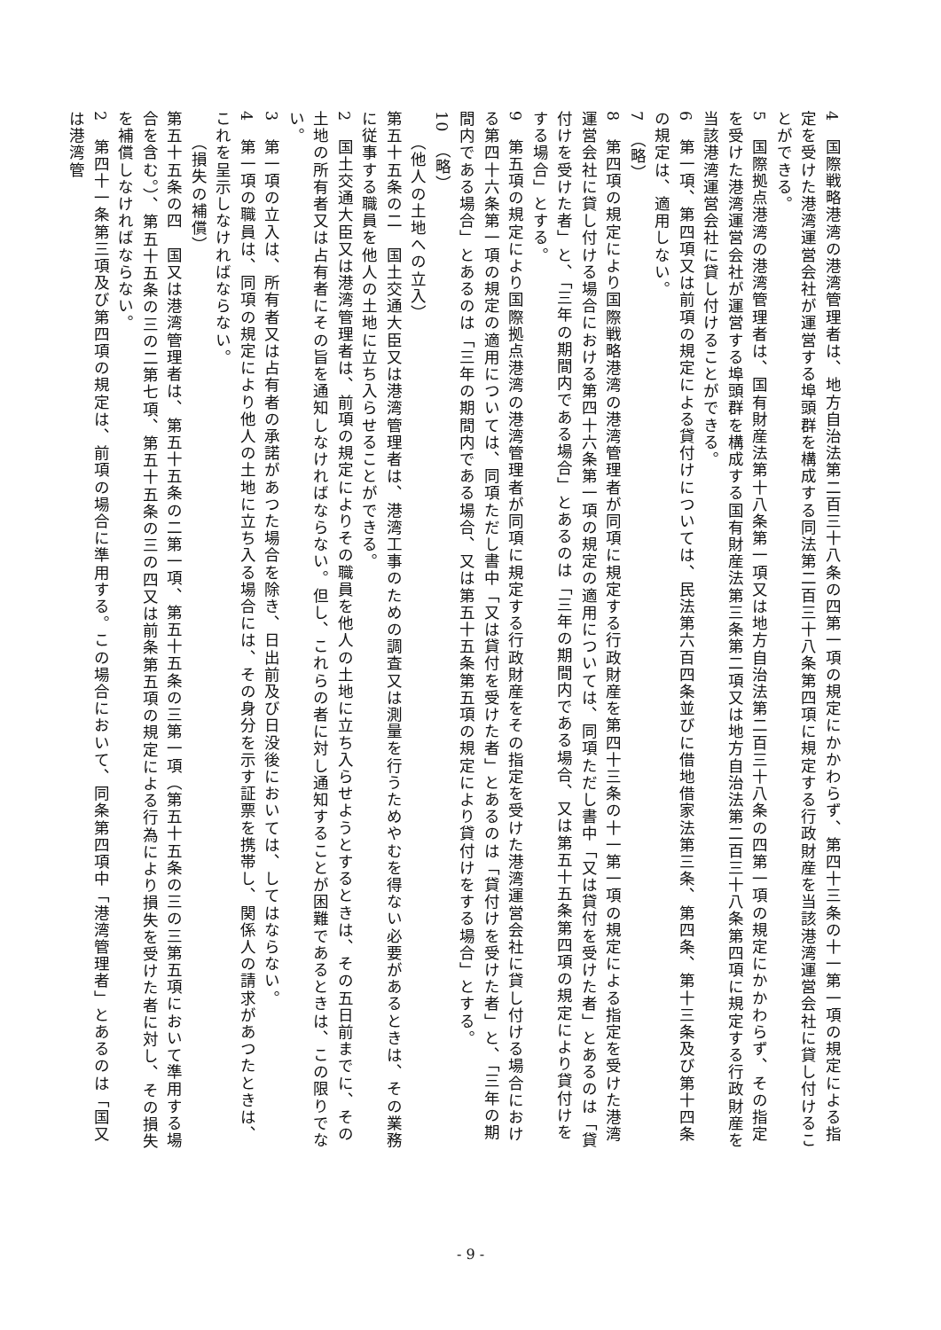4　国際戦略港湾の港湾管理者は、地方自治法第二百三十八条の四第一項の規定にかかわらず、第四十三条の十一第一項の規定による指定を受けた港湾運営会社が運営する埠頭群を構成する同法第二百三十八条第四項に規定する行政財産を当該港湾運営会社に貸し付けることができる。
5　国際拠点港湾の港湾管理者は、国有財産法第十八条第一項又は地方自治法第二百三十八条の四第一項の規定にかかわらず、その指定を受けた港湾運営会社が運営する埠頭群を構成する国有財産法第三条第二項又は地方自治法第二百三十八条第四項に規定する行政財産を当該港湾運営会社に貸し付けることができる。
6　第一項、第四項又は前項の規定による貸付けについては、民法第六百四条並びに借地借家法第三条、第四条、第十三条及び第十四条の規定は、適用しない。
7　（略）
8　第四項の規定により国際戦略港湾の港湾管理者が同項に規定する行政財産を第四十三条の十一第一項の規定による指定を受けた港湾運営会社に貸し付ける場合における第四十六条第一項の規定の適用については、同項ただし書中「又は貸付を受けた者」とあるのは「貸付けを受けた者」と、「三年の期間内である場合」とあるのは「三年の期間内である場合、又は第五十五条第四項の規定により貸付けをする場合」とする。
9　第五項の規定により国際拠点港湾の港湾管理者が同項に規定する行政財産をその指定を受けた港湾運営会社に貸し付ける場合における第四十六条第一項の規定の適用については、同項ただし書中「又は貸付を受けた者」とあるのは「貸付けを受けた者」と、「三年の期間内である場合」とあるのは「三年の期間内である場合、又は第五十五条第五項の規定により貸付けをする場合」とする。
10　（略）
（他人の土地への立入）
第五十五条の二　国土交通大臣又は港湾管理者は、港湾工事のための調査又は測量を行うためやむを得ない必要があるときは、その業務に従事する職員を他人の土地に立ち入らせることができる。
2　国土交通大臣又は港湾管理者は、前項の規定によりその職員を他人の土地に立ち入らせようとするときは、その五日前までに、その土地の所有者又は占有者にその旨を通知しなければならない。但し、これらの者に対し通知することが困難であるときは、この限りでない。
3　第一項の立入は、所有者又は占有者の承諾があつた場合を除き、日出前及び日没後においては、してはならない。
4　第一項の職員は、同項の規定により他人の土地に立ち入る場合には、その身分を示す証票を携帯し、関係人の請求があつたときは、これを呈示しなければならない。
（損失の補償）
第五十五条の四　国又は港湾管理者は、第五十五条の二第一項、第五十五条の三第一項（第五十五条の三の三第五項において準用する場合を含む。）、第五十五条の三の二第七項、第五十五条の三の四又は前条第五項の規定による行為により損失を受けた者に対し、その損失を補償しなければならない。
2　第四十一条第三項及び第四項の規定は、前項の場合に準用する。この場合において、同条第四項中「港湾管理者」とあるのは「国又は港湾管
- 9 -